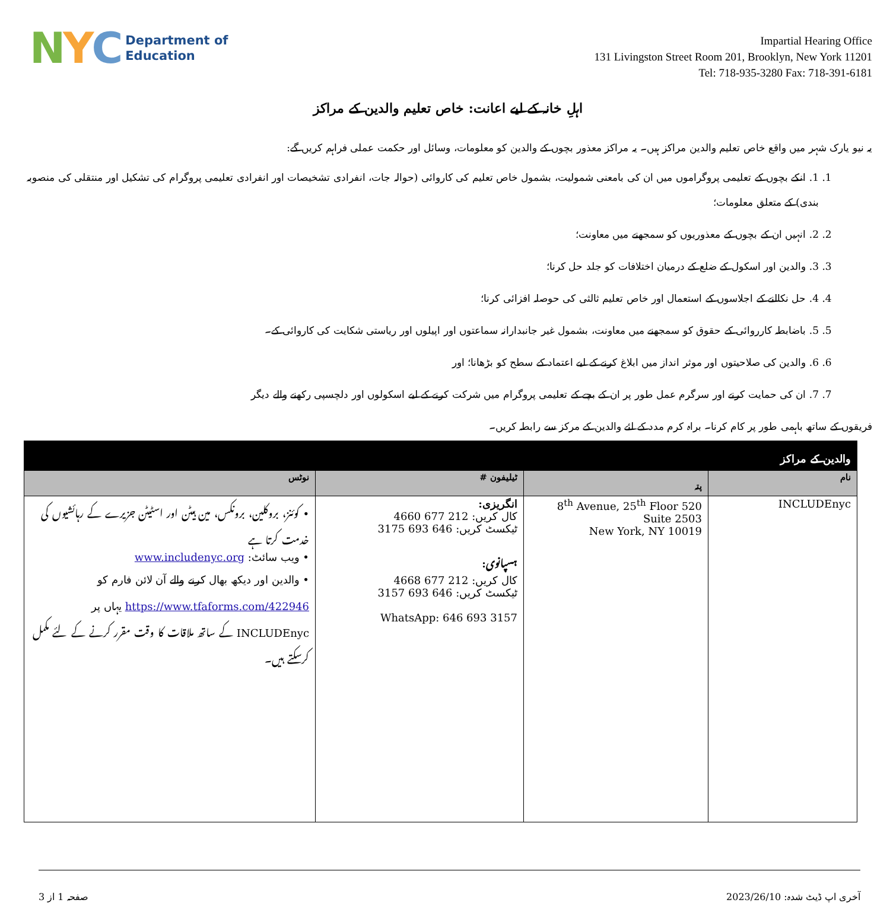N Y C
Department of
Education
Impartial Hearing Office
131 Livingston Street Room 201, Brooklyn, New York 11201
Tel: 718-935-3280 Fax: 718-391-6181
اہلِ خانہ کے لیے اعانت: خاص تعلیم والدین کے مراکز
یہ نیو یارک شہر میں واقع خاص تعلیم والدین مراکز ہیں۔ یہ مراکز معذور بچوں کے والدین کو معلومات، وسائل اور حکمت عملی فراہم کریں گے:
1. 1. انکے بچوں کے تعلیمی پروگراموں میں ان کی بامعنی شمولیت، بشمول خاص تعلیم کی کاروائی (حوالہ جات، انفرادی تشخیصات اور انفرادی تعلیمی پروگرام کی تشکیل اور منتقلی کی منصوبہ بندی) کے متعلق معلومات؛
2. 2. انہیں ان کے بچوں کے معذوریوں کو سمجھنے میں معاونت؛
3. 3. والدین اور اسکول کے ضلع کے درمیان اختلافات کو جلد حل کرنا؛
4. 4. حل نکالنے کے اجلاسوں کے استعمال اور خاص تعلیم ثالثی کی حوصلہ افزائی کرنا؛
5. 5. باضابطہ کارروائی کے حقوق کو سمجھنے میں معاونت، بشمول غیر جانبدارانہ سماعتوں اور اپیلوں اور ریاستی شکایت کی کاروائی کے۔
6. 6. والدین کی صلاحیتوں اور موثر انداز میں ابلاغ کرنے کے لیے اعتماد کے سطح کو بڑھانا؛ اور
7. 7. ان کی حمایت کرنے اور سرگرم عمل طور پر ان کے بچے کے تعلیمی پروگرام میں شرکت کرنے کے لیے اسکولوں اور دلچسپی رکھنے والے دیگر
فریقوں کے ساتھ باہمی طور پر کام کرنا۔ براہ کرم مدد کے لئے والدین کے مرکز سے رابطہ کریں۔
| والدین کے مراکز | | | |
| --- | --- | --- | --- |
| نام | پتہ | ٹیلیفون # | نوٹس |
| INCLUDEnyc | 520 8<sup>th</sup> Avenue, 25<sup>th</sup> Floor Suite 2503 New York, NY 10019 | انگریزی: کال کریں: 212 677 4660 ٹیکسٹ کریں: 646 693 3175 ہسپانوی: کال کریں: 212 677 4668 ٹیکسٹ کریں: 646 693 3157 WhatsApp: 646 693 3157 | • کوئنز، بروکلین، برونکس، مین ہیٹن اور اسٹیٹن جزیرے کے رہائشیوں کی خدمت کرتا ہے • ویب سائٹ: www.includenyc.org • والدین اور دیکھ بھال کرنے والے آن لائن فارم کو https://www.tfaforms.com/422946 یہاں پر INCLUDEnyc کے ساتھ ملاقات کا وقت مقرر کرنے کے لئے مکمل کرسکتے ہیں۔ |
آخری اپ ڈیٹ شدہ: 2023/26/10 صفحہ 1 از 3